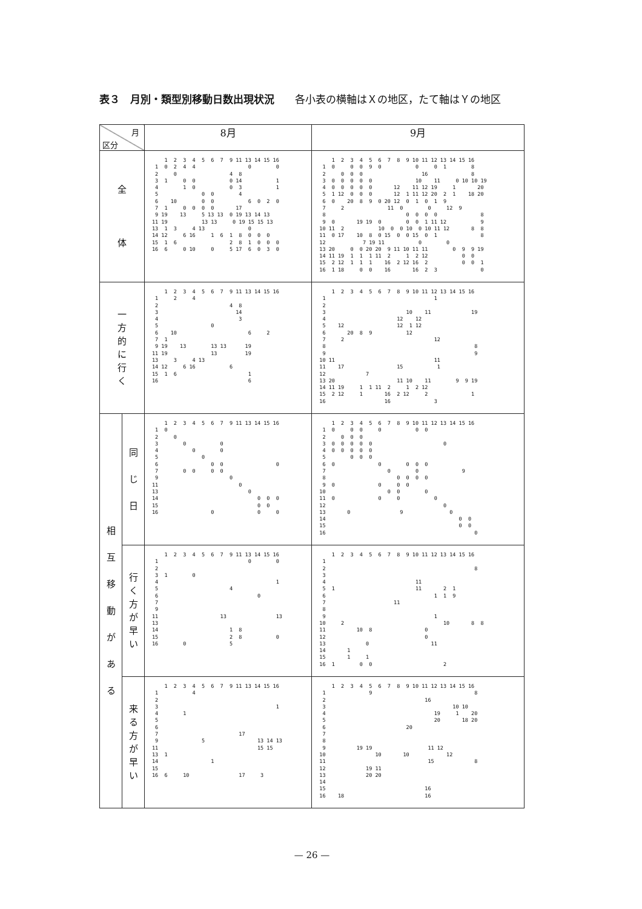表３　月別・類型別移動日数出現状況 各小表の横軸はＸの地区，たて軸はＹの地区
| 月 区分 | | 8月 | 9月 |
| --- | --- | --- | --- |
| 全 体 | | 1 2 3 4 5 6 7 9 11 13 14 15 16 1 0 2 4 4 0 0 2 0 4 8 3 1 0 0 0 14 1 4 1 0 0 3 1 5 0 0 4 6 10 0 0 6 0 2 0 7 1 0 0 0 0 17 9 19 13 5 13 13 0 19 13 14 13 11 19 13 13 0 19 15 15 13 13 1 3 4 13 0 14 12 6 16 1 6 1 8 0 0 0 15 1 6 2 8 1 0 0 0 16 6 0 10 0 5 17 6 0 3 0 | 1 2 3 4 5 6 7 8 9 10 11 12 13 14 15 16 1 0 0 0 9 0 0 0 1 8 2 0 0 0 16 8 3 0 0 0 0 0 10 11 0 10 10 19 4 0 0 0 0 0 12 11 12 19 1 20 5 1 12 0 0 0 12 1 11 12 20 2 1 18 20 6 0 20 8 9 0 20 12 0 1 0 1 9 7 2 11 0 0 12 9 8 0 0 0 0 8 9 0 19 19 0 0 0 1 11 12 9 10 11 2 10 0 0 10 0 10 11 12 8 8 11 0 17 10 8 0 15 0 0 15 0 1 8 12 7 19 11 0 0 13 20 0 0 20 20 9 11 10 11 11 0 9 9 19 14 11 19 1 1 1 11 2 1 2 12 0 0 15 2 12 1 1 1 16 2 12 16 2 0 0 1 16 1 18 0 0 16 16 2 3 0 |
| 一 方 的 に 行 く | | 1 2 3 4 5 6 7 9 11 13 14 15 16 1 2 4 2 4 8 3 14 4 3 5 0 6 10 6 2 7 1 9 19 13 13 13 19 11 19 13 19 13 3 4 13 14 12 6 16 6 15 1 6 1 16 6 | 1 2 3 4 5 6 7 8 9 10 11 12 13 14 15 16 1 1 2 3 10 11 19 4 12 12 5 12 12 1 12 6 20 8 9 12 7 2 12 8 8 9 9 10 11 11 11 17 15 1 12 7 13 20 11 10 11 9 9 19 14 11 19 1 1 11 2 1 2 12 15 2 12 1 16 2 12 2 1 16 16 3 |
| 相 互 移 動 が あ る | 同 じ 日 | 1 2 3 4 5 6 7 9 11 13 14 15 16 1 0 2 0 3 0 0 4 0 0 5 0 6 0 0 0 7 0 0 0 0 9 0 11 0 13 0 14 0 0 0 15 0 0 16 0 0 0 | 1 2 3 4 5 6 7 8 9 10 11 12 13 14 15 16 1 0 0 0 0 0 0 2 0 0 0 3 0 0 0 0 0 0 4 0 0 0 0 0 5 0 0 0 6 0 0 0 0 0 7 0 0 9 8 0 0 0 0 9 0 0 0 0 10 0 0 0 11 0 0 0 0 12 0 13 0 9 0 14 0 0 15 0 0 16 0 |
| | 行 く 方 が 早 い | 1 2 3 4 5 6 7 9 11 13 14 15 16 1 0 0 2 3 1 0 4 1 5 4 6 0 7 9 11 13 13 13 14 1 8 15 2 8 0 16 0 5 | 1 2 3 4 5 6 7 8 9 10 11 12 13 14 15 16 1 2 8 3 4 11 5 1 11 2 1 6 1 1 9 7 11 8 9 1 10 2 10 8 8 11 10 8 0 12 0 13 0 11 14 1 15 1 1 16 1 0 0 2 |
| | 来 る 方 が 早 い | 1 2 3 4 5 6 7 9 11 13 14 15 16 1 4 2 3 1 4 1 5 6 7 17 9 5 13 14 13 11 15 15 13 1 14 1 15 16 6 10 17 3 | 1 2 3 4 5 6 7 8 9 10 11 12 13 14 15 16 1 9 8 2 16 3 10 10 4 19 1 20 5 20 18 20 6 20 7 8 9 19 19 11 12 10 10 10 12 11 15 8 12 19 11 13 20 20 14 15 16 16 18 16 |
— 26 —